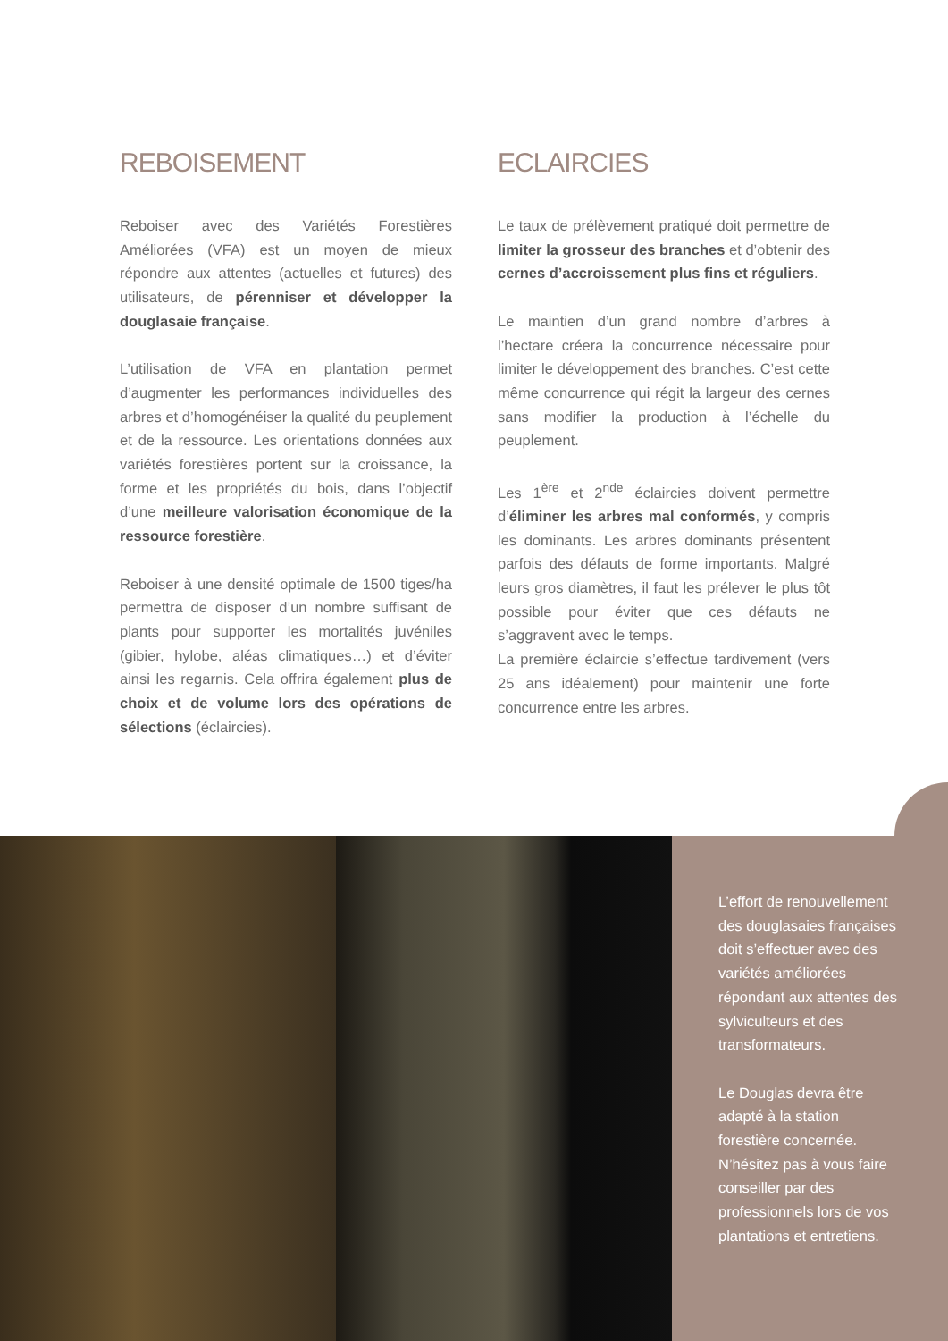REBOISEMENT
Reboiser avec des Variétés Forestières Améliorées (VFA) est un moyen de mieux répondre aux attentes (actuelles et futures) des utilisateurs, de pérenniser et développer la douglasaie française.
L’utilisation de VFA en plantation permet d’augmenter les performances individuelles des arbres et d’homogénéiser la qualité du peuplement et de la ressource. Les orientations données aux variétés forestières portent sur la croissance, la forme et les propriétés du bois, dans l’objectif d’une meilleure valorisation économique de la ressource forestière.
Reboiser à une densité optimale de 1500 tiges/ha permettra de disposer d’un nombre suffisant de plants pour supporter les mortalités juvéniles (gibier, hylobe, aléas climatiques…) et d’éviter ainsi les regarnis. Cela offrira également plus de choix et de volume lors des opérations de sélections (éclaircies).
ECLAIRCIES
Le taux de prélèvement pratiqué doit permettre de limiter la grosseur des branches et d’obtenir des cernes d’accroissement plus fins et réguliers.
Le maintien d’un grand nombre d’arbres à l’hectare créera la concurrence nécessaire pour limiter le développement des branches. C’est cette même concurrence qui régit la largeur des cernes sans modifier la production à l’échelle du peuplement.
Les 1<sup>ère</sup> et 2<sup>nde</sup> éclaircies doivent permettre d’éliminer les arbres mal conformés, y compris les dominants. Les arbres dominants présentent parfois des défauts de forme importants. Malgré leurs gros diamètres, il faut les prélever le plus tôt possible pour éviter que ces défauts ne s’aggravent avec le temps.
La première éclaircie s’effectue tardivement (vers 25 ans idéalement) pour maintenir une forte concurrence entre les arbres.
L’effort de renouvellement des douglasaies françaises doit s’effectuer avec des variétés améliorées répondant aux attentes des sylviculteurs et des transformateurs.
Le Douglas devra être adapté à la station forestière concernée. N’hésitez pas à vous faire conseiller par des professionnels lors de vos plantations et entretiens.